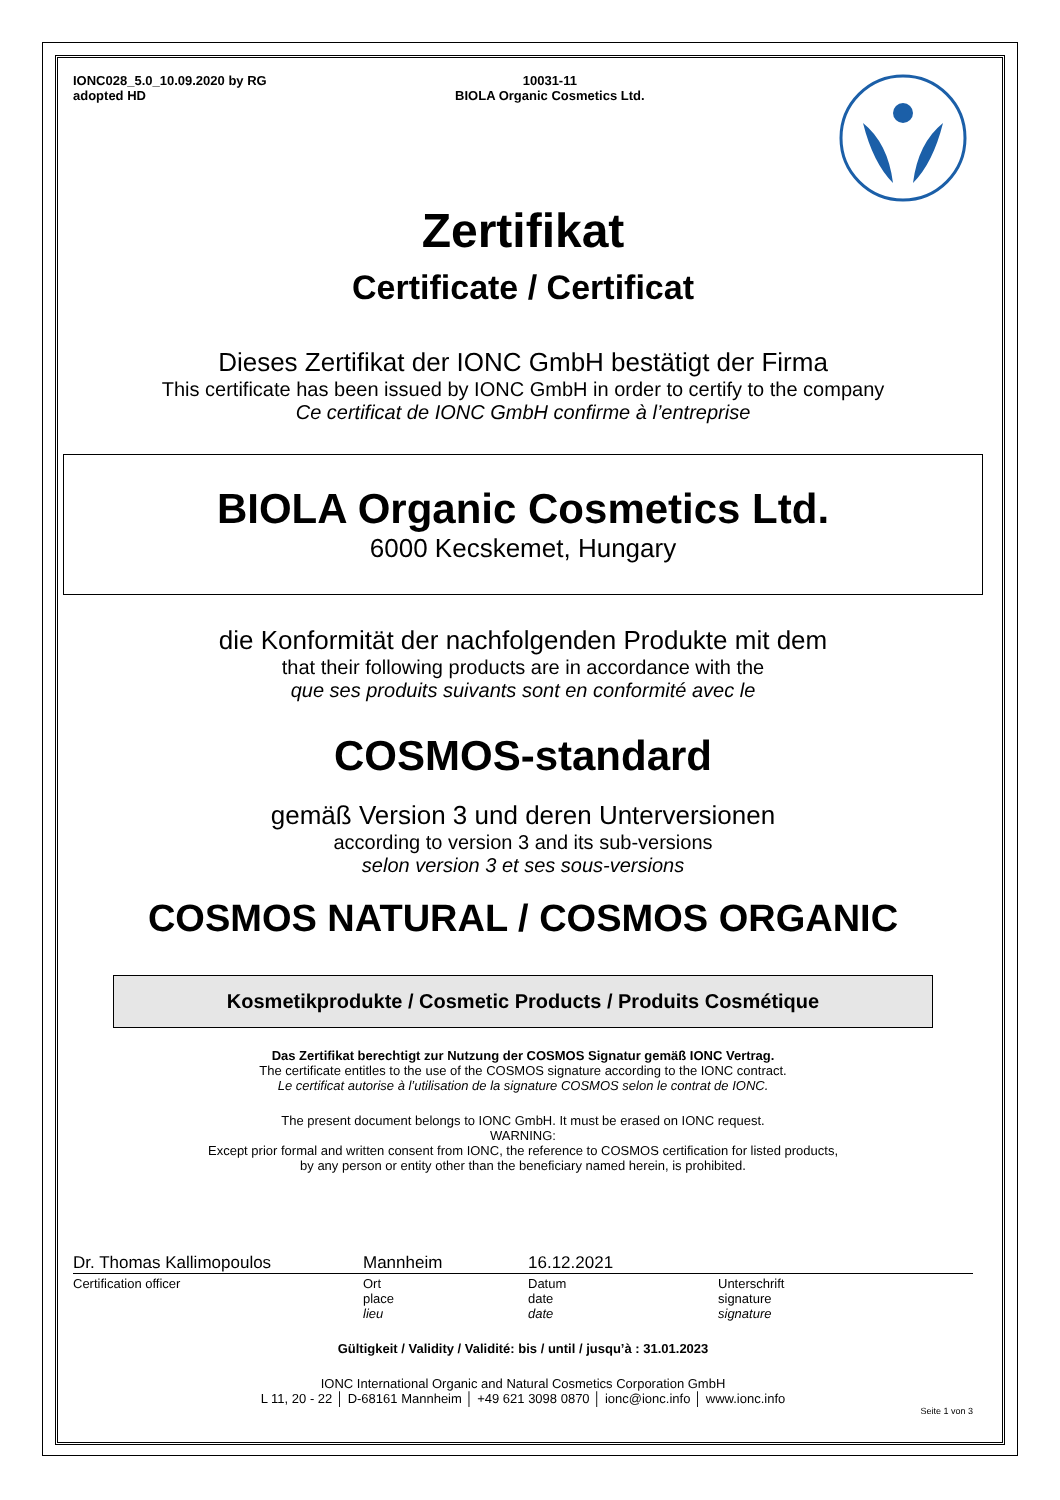IONC028_5.0_10.09.2020 by RG
adopted HD
10031-11
BIOLA Organic Cosmetics Ltd.
Zertifikat
Certificate / Certificat
Dieses Zertifikat der IONC GmbH bestätigt der Firma
This certificate has been issued by IONC GmbH in order to certify to the company
Ce certificat de IONC GmbH confirme à l’entreprise
BIOLA Organic Cosmetics Ltd.
6000 Kecskemet, Hungary
die Konformität der nachfolgenden Produkte mit dem
that their following products are in accordance with the
que ses produits suivants sont en conformité avec le
COSMOS-standard
gemäß Version 3 und deren Unterversionen
according to version 3 and its sub-versions
selon version 3 et ses sous-versions
COSMOS NATURAL / COSMOS ORGANIC
Kosmetikprodukte / Cosmetic Products / Produits Cosmétique
Das Zertifikat berechtigt zur Nutzung der COSMOS Signatur gemäß IONC Vertrag.
The certificate entitles to the use of the COSMOS signature according to the IONC contract.
Le certificat autorise à l’utilisation de la signature COSMOS selon le contrat de IONC.
The present document belongs to IONC GmbH. It must be erased on IONC request.
WARNING:
Except prior formal and written consent from IONC, the reference to COSMOS certification for listed products,
by any person or entity other than the beneficiary named herein, is prohibited.
Dr. Thomas Kallimopoulos Mannheim 16.12.2021
Certification officer Ort
place
lieu
Datum
date
date
Unterschrift
signature
signature
Gültigkeit / Validity / Validité: bis / until / jusqu’à : 31.01.2023
IONC International Organic and Natural Cosmetics Corporation GmbH
L 11, 20 - 22 │ D-68161 Mannheim │ +49 621 3098 0870 │ ionc@ionc.info │ www.ionc.info
Seite 1 von 3